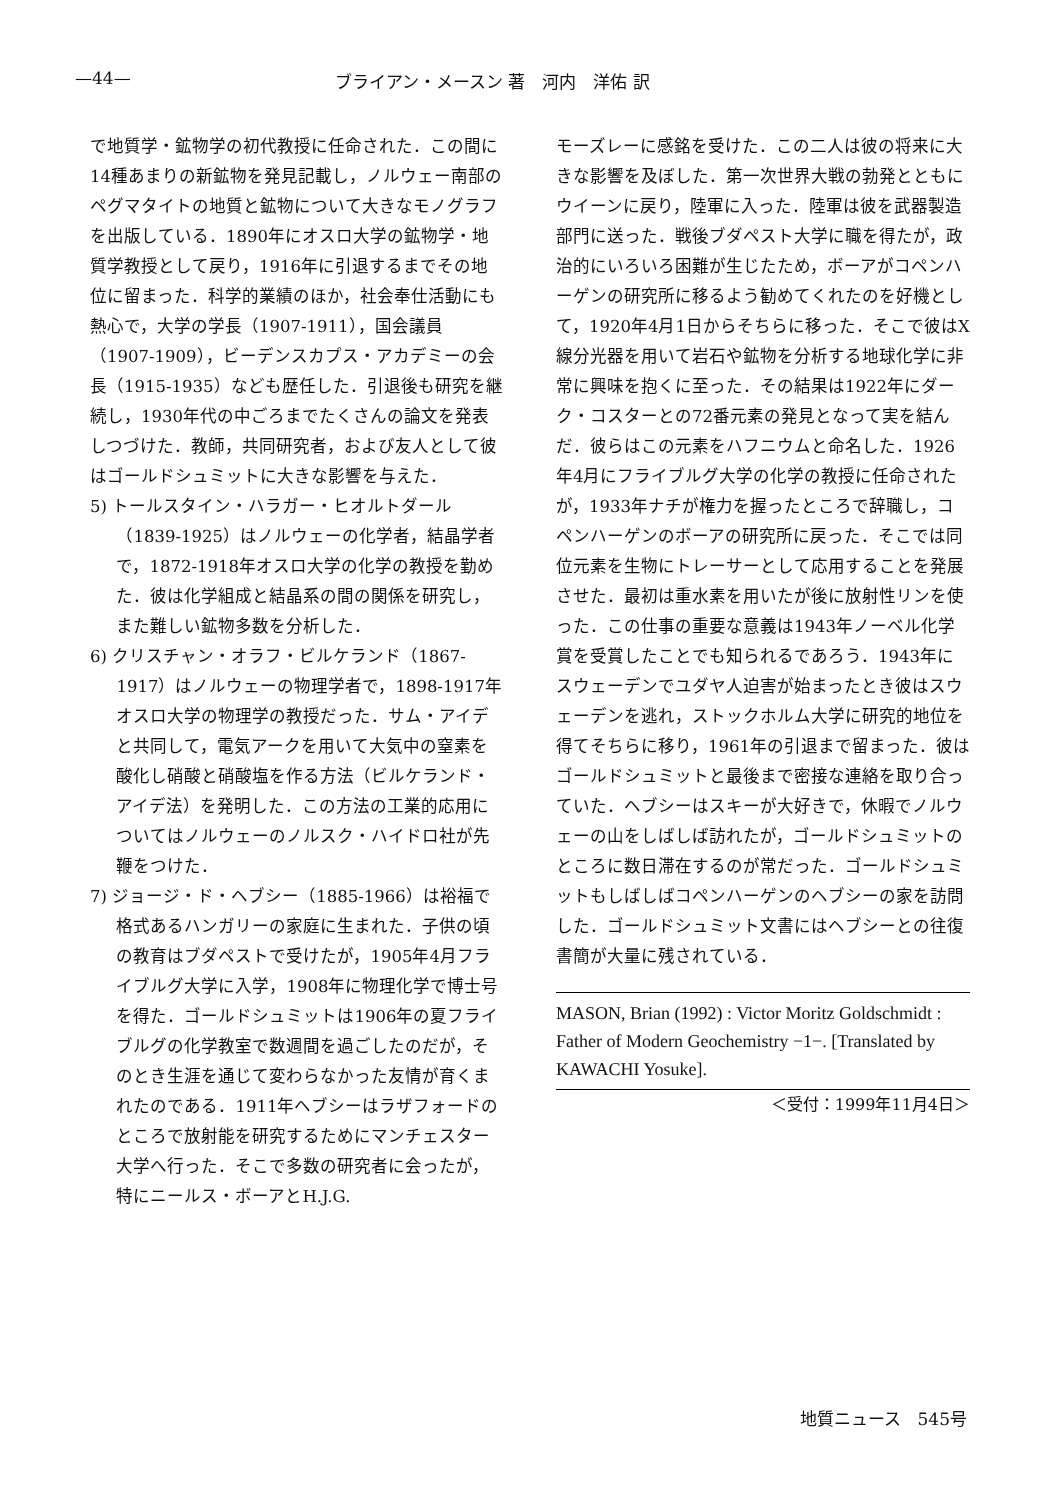—44— ブライアン・メースン 著　河内　洋佑 訳
で地質学・鉱物学の初代教授に任命された．この間に14種あまりの新鉱物を発見記載し，ノルウェー南部のペグマタイトの地質と鉱物について大きなモノグラフを出版している．1890年にオスロ大学の鉱物学・地質学教授として戻り，1916年に引退するまでその地位に留まった．科学的業績のほか，社会奉仕活動にも熱心で，大学の学長（1907-1911），国会議員（1907-1909），ビーデンスカプス・アカデミーの会長（1915-1935）なども歴任した．引退後も研究を継続し，1930年代の中ごろまでたくさんの論文を発表しつづけた．教師，共同研究者，および友人として彼はゴールドシュミットに大きな影響を与えた．
5) トールスタイン・ハラガー・ヒオルトダール（1839-1925）はノルウェーの化学者，結晶学者で，1872-1918年オスロ大学の化学の教授を勤めた．彼は化学組成と結晶系の間の関係を研究し，また難しい鉱物多数を分析した．
6) クリスチャン・オラフ・ビルケランド（1867-1917）はノルウェーの物理学者で，1898-1917年オスロ大学の物理学の教授だった．サム・アイデと共同して，電気アークを用いて大気中の窒素を酸化し硝酸と硝酸塩を作る方法（ビルケランド・アイデ法）を発明した．この方法の工業的応用についてはノルウェーのノルスク・ハイドロ社が先鞭をつけた．
7) ジョージ・ド・ヘブシー（1885-1966）は裕福で格式あるハンガリーの家庭に生まれた．子供の頃の教育はブダペストで受けたが，1905年4月フライブルグ大学に入学，1908年に物理化学で博士号を得た．ゴールドシュミットは1906年の夏フライブルグの化学教室で数週間を過ごしたのだが，そのとき生涯を通じて変わらなかった友情が育くまれたのである．1911年ヘブシーはラザフォードのところで放射能を研究するためにマンチェスター大学へ行った．そこで多数の研究者に会ったが，特にニールス・ボーアとH.J.G.
モーズレーに感銘を受けた．この二人は彼の将来に大きな影響を及ぼした．第一次世界大戦の勃発とともにウイーンに戻り，陸軍に入った．陸軍は彼を武器製造部門に送った．戦後ブダペスト大学に職を得たが，政治的にいろいろ困難が生じたため，ボーアがコペンハーゲンの研究所に移るよう勧めてくれたのを好機として，1920年4月1日からそちらに移った．そこで彼はX線分光器を用いて岩石や鉱物を分析する地球化学に非常に興味を抱くに至った．その結果は1922年にダーク・コスターとの72番元素の発見となって実を結んだ．彼らはこの元素をハフニウムと命名した．1926年4月にフライブルグ大学の化学の教授に任命されたが，1933年ナチが権力を握ったところで辞職し，コペンハーゲンのボーアの研究所に戻った．そこでは同位元素を生物にトレーサーとして応用することを発展させた．最初は重水素を用いたが後に放射性リンを使った．この仕事の重要な意義は1943年ノーベル化学賞を受賞したことでも知られるであろう．1943年にスウェーデンでユダヤ人迫害が始まったとき彼はスウェーデンを逃れ，ストックホルム大学に研究的地位を得てそちらに移り，1961年の引退まで留まった．彼はゴールドシュミットと最後まで密接な連絡を取り合っていた．ヘブシーはスキーが大好きで，休暇でノルウェーの山をしばしば訪れたが，ゴールドシュミットのところに数日滞在するのが常だった．ゴールドシュミットもしばしばコペンハーゲンのヘブシーの家を訪問した．ゴールドシュミット文書にはヘブシーとの往復書簡が大量に残されている．
MASON, Brian (1992) : Victor Moritz Goldschmidt : Father of Modern Geochemistry −1−. [Translated by KAWACHI Yosuke].
＜受付：1999年11月4日＞
地質ニュース　545号